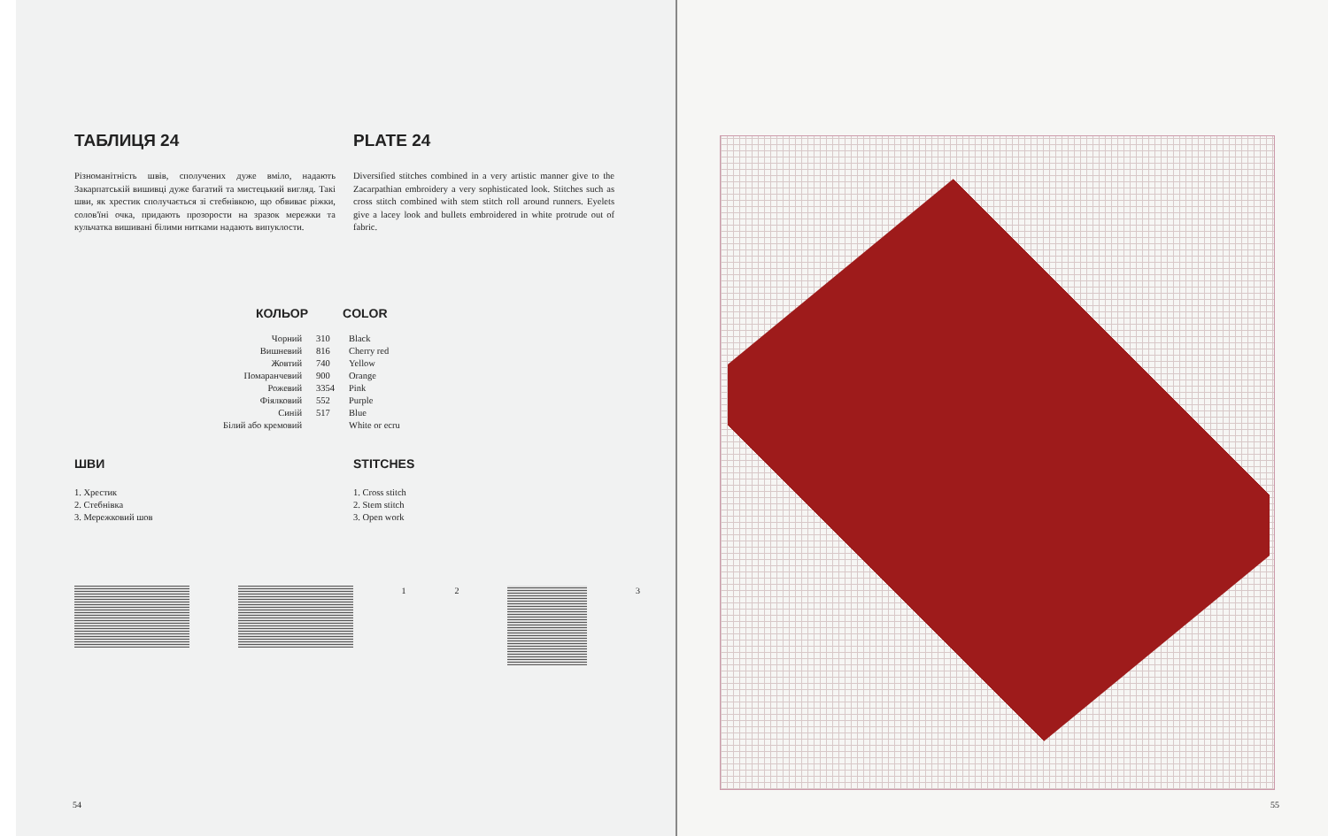ТАБЛИЦЯ 24
Різноманітність швів, сполучених дуже вміло, надають Закарпатській вишивці дуже багатий та мистецький вигляд. Такі шви, як хрестик сполучається зі стебнівкою, що обвиває ріжки, солов'їні очка, придають прозорости на зразок мережки та кульчатка вишивані білими нитками надають випуклости.
PLATE 24
Diversified stitches combined in a very artistic manner give to the Zacarpathian embroidery a very sophisticated look. Stitches such as cross stitch combined with stem stitch roll around runners. Eyelets give a lacey look and bullets embroidered in white protrude out of fabric.
| КОЛЬОР | | COLOR |
| Чорний | 310 | Black |
| Вишневий | 816 | Cherry red |
| Жовтий | 740 | Yellow |
| Помаранчевий | 900 | Orange |
| Рожевий | 3354 | Pink |
| Фіялковий | 552 | Purple |
| Синій | 517 | Blue |
| Білий або кремовий | | White or ecru |
ШВИ
1. Хрестик
2. Стебнівка
3. Мережковий шов
STITCHES
1. Cross stitch
2. Stem stitch
3. Open work
1 2 3
54
55